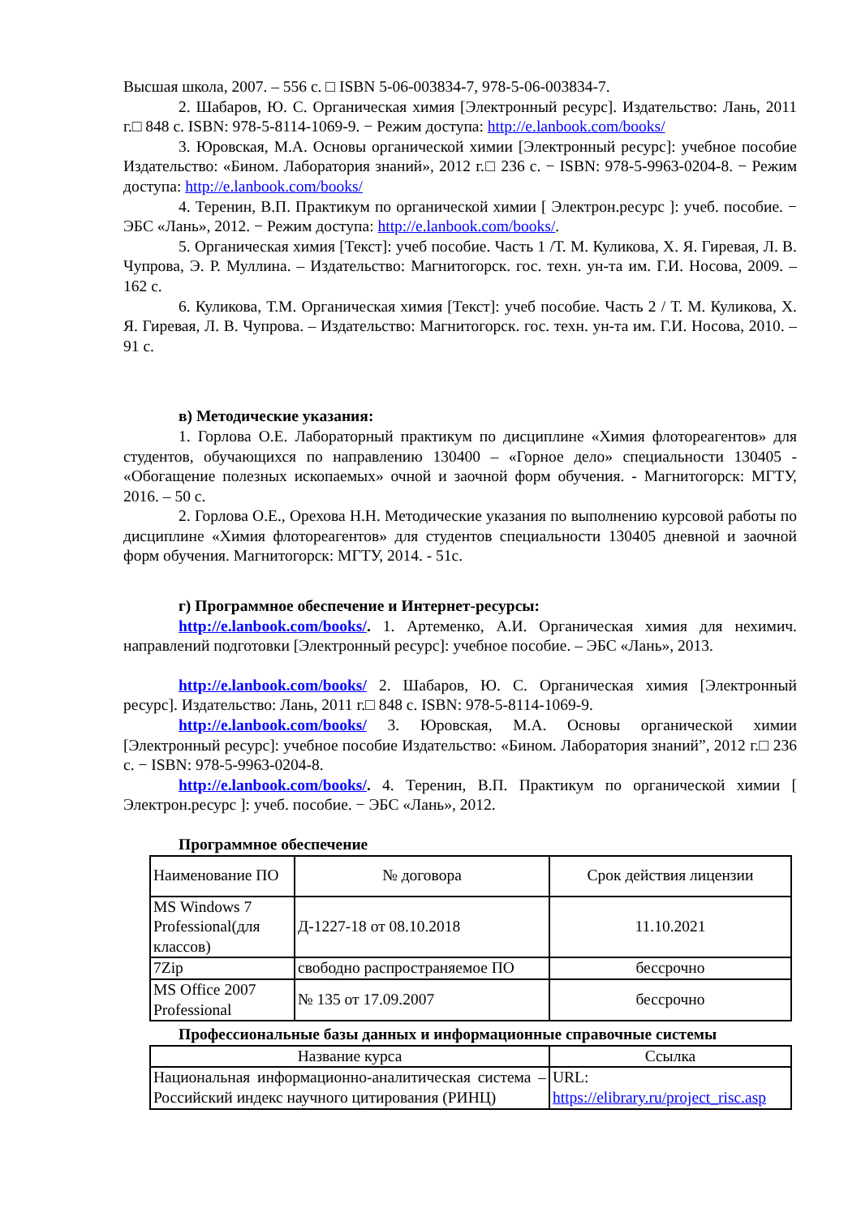Высшая школа, 2007. – 556 с. □ ISBN 5-06-003834-7, 978-5-06-003834-7.
2. Шабаров, Ю. С. Органическая химия [Электронный ресурс]. Издательство: Лань, 2011 г.□ 848 с. ISBN: 978-5-8114-1069-9. − Режим доступа: http://e.lanbook.com/books/
3. Юровская, М.А. Основы органической химии [Электронный ресурс]: учебное пособие Издательство: «Бином. Лаборатория знаний», 2012 г.□ 236 с. − ISBN: 978-5-9963-0204-8. − Режим доступа: http://e.lanbook.com/books/
4. Теренин, В.П. Практикум по органической химии [ Электрон.ресурс ]: учеб. пособие. − ЭБС «Лань», 2012. − Режим доступа: http://e.lanbook.com/books/.
5. Органическая химия [Текст]: учеб пособие. Часть 1 /Т. М. Куликова, Х. Я. Гиревая, Л. В. Чупрова, Э. Р. Муллина. – Издательство: Магнитогорск. гос. техн. ун-та им. Г.И. Носова, 2009. – 162 с.
6. Куликова, Т.М. Органическая химия [Текст]: учеб пособие. Часть 2 / Т. М. Куликова, Х. Я. Гиревая, Л. В. Чупрова. – Издательство: Магнитогорск. гос. техн. ун-та им. Г.И. Носова, 2010. – 91 с.
в) Методические указания:
1. Горлова О.Е. Лабораторный практикум по дисциплине «Химия флотореагентов» для студентов, обучающихся по направлению 130400 – «Горное дело» специальности 130405 - «Обогащение полезных ископаемых» очной и заочной форм обучения. - Магнитогорск: МГТУ, 2016. – 50 с.
2. Горлова О.Е., Орехова Н.Н. Методические указания по выполнению курсовой работы по дисциплине «Химия флотореагентов» для студентов специальности 130405 дневной и заочной форм обучения. Магнитогорск: МГТУ, 2014. - 51с.
г) Программное обеспечение и Интернет-ресурсы:
http://e.lanbook.com/books/. 1. Артеменко, А.И. Органическая химия для нехимич. направлений подготовки [Электронный ресурс]: учебное пособие. – ЭБС «Лань», 2013.
http://e.lanbook.com/books/ 2. Шабаров, Ю. С. Органическая химия [Электронный ресурс]. Издательство: Лань, 2011 г.□ 848 с. ISBN: 978-5-8114-1069-9.
http://e.lanbook.com/books/ 3. Юровская, М.А. Основы органической химии [Электронный ресурс]: учебное пособие Издательство: «Бином. Лаборатория знаний”, 2012 г.□ 236 с. − ISBN: 978-5-9963-0204-8.
http://e.lanbook.com/books/. 4. Теренин, В.П. Практикум по органической химии [ Электрон.ресурс ]: учеб. пособие. − ЭБС «Лань», 2012.
Программное обеспечение
| Наименование ПО | № договора | Срок действия лицензии |
| --- | --- | --- |
| MS Windows 7 Professional(для классов) | Д-1227-18 от 08.10.2018 | 11.10.2021 |
| 7Zip | свободно распространяемое ПО | бессрочно |
| MS Office 2007 Professional | № 135 от 17.09.2007 | бессрочно |
Профессиональные базы данных и информационные справочные системы
| Название курса | Ссылка |
| --- | --- |
| Национальная информационно-аналитическая система – Российский индекс научного цитирования (РИНЦ) | URL: https://elibrary.ru/project_risc.asp |